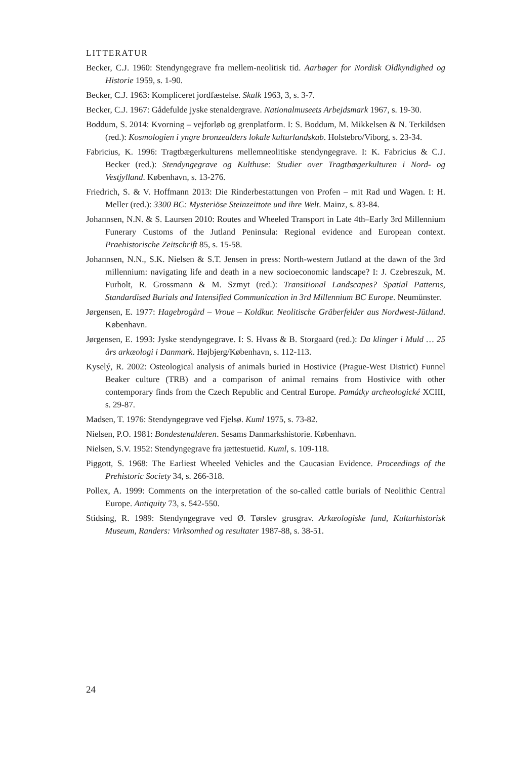LITTERATUR
Becker, C.J. 1960: Stendyngegrave fra mellem-neolitisk tid. Aarbøger for Nordisk Oldkyndighed og Historie 1959, s. 1-90.
Becker, C.J. 1963: Kompliceret jordfæstelse. Skalk 1963, 3, s. 3-7.
Becker, C.J. 1967: Gådefulde jyske stenaldergrave. Nationalmuseets Arbejdsmark 1967, s. 19-30.
Boddum, S. 2014: Kvorning – vejforløb og grenplatform. I: S. Boddum, M. Mikkelsen & N. Terkildsen (red.): Kosmologien i yngre bronzealders lokale kulturlandskab. Holstebro/Viborg, s. 23-34.
Fabricius, K. 1996: Tragtbægerkulturens mellemneolitiske stendyngegrave. I: K. Fabricius & C.J. Becker (red.): Stendyngegrave og Kulthuse: Studier over Tragtbægerkulturen i Nord- og Vestjylland. København, s. 13-276.
Friedrich, S. & V. Hoffmann 2013: Die Rinderbestattungen von Profen – mit Rad und Wagen. I: H. Meller (red.): 3300 BC: Mysteriöse Steinzeittote und ihre Welt. Mainz, s. 83-84.
Johannsen, N.N. & S. Laursen 2010: Routes and Wheeled Transport in Late 4th–Early 3rd Millennium Funerary Customs of the Jutland Peninsula: Regional evidence and European context. Praehistorische Zeitschrift 85, s. 15-58.
Johannsen, N.N., S.K. Nielsen & S.T. Jensen in press: North-western Jutland at the dawn of the 3rd millennium: navigating life and death in a new socioeconomic landscape? I: J. Czebreszuk, M. Furholt, R. Grossmann & M. Szmyt (red.): Transitional Landscapes? Spatial Patterns, Standardised Burials and Intensified Communication in 3rd Millennium BC Europe. Neumünster.
Jørgensen, E. 1977: Hagebrogård – Vroue – Koldkur. Neolitische Gräberfelder aus Nordwest-Jütland. København.
Jørgensen, E. 1993: Jyske stendyngegrave. I: S. Hvass & B. Storgaard (red.): Da klinger i Muld … 25 års arkæologi i Danmark. Højbjerg/København, s. 112-113.
Kyselý, R. 2002: Osteological analysis of animals buried in Hostivice (Prague-West District) Funnel Beaker culture (TRB) and a comparison of animal remains from Hostivice with other contemporary finds from the Czech Republic and Central Europe. Památky archeologické XCIII, s. 29-87.
Madsen, T. 1976: Stendyngegrave ved Fjelsø. Kuml 1975, s. 73-82.
Nielsen, P.O. 1981: Bondestenalderen. Sesams Danmarkshistorie. København.
Nielsen, S.V. 1952: Stendyngegrave fra jættestuetid. Kuml, s. 109-118.
Piggott, S. 1968: The Earliest Wheeled Vehicles and the Caucasian Evidence. Proceedings of the Prehistoric Society 34, s. 266-318.
Pollex, A. 1999: Comments on the interpretation of the so-called cattle burials of Neolithic Central Europe. Antiquity 73, s. 542-550.
Stidsing, R. 1989: Stendyngegrave ved Ø. Tørslev grusgrav. Arkæologiske fund, Kulturhistorisk Museum, Randers: Virksomhed og resultater 1987-88, s. 38-51.
24